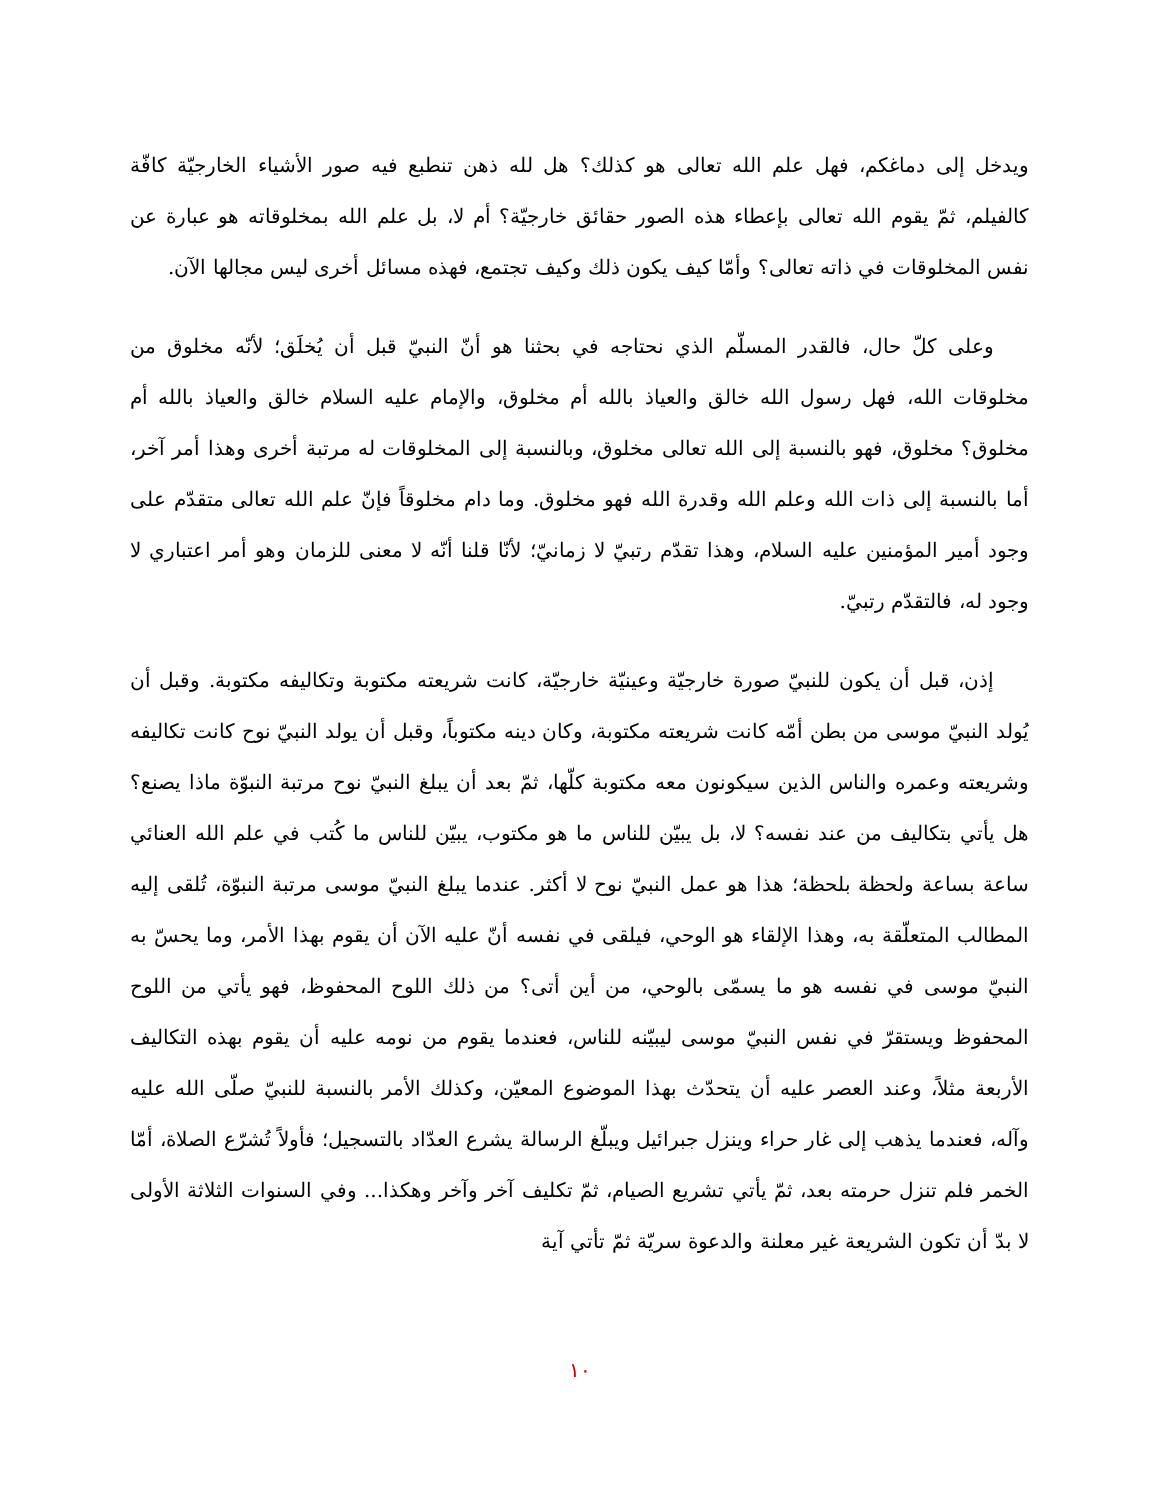ويدخل إلى دماغكم، فهل علم الله تعالى هو كذلك؟ هل لله ذهن تنطبع فيه صور الأشياء الخارجيّة كافّة كالفيلم، ثمّ يقوم الله تعالى بإعطاء هذه الصور حقائق خارجيّة؟ أم لا، بل علم الله بمخلوقاته هو عبارة عن نفس المخلوقات في ذاته تعالى؟ وأمّا كيف يكون ذلك وكيف تجتمع، فهذه مسائل أخرى ليس مجالها الآن.
وعلى كلّ حال، فالقدر المسلّم الذي نحتاجه في بحثنا هو أنّ النبيّ قبل أن يُخلَق؛ لأنّه مخلوق من مخلوقات الله، فهل رسول الله خالق والعياذ بالله أم مخلوق، والإمام عليه السلام خالق والعياذ بالله أم مخلوق؟ مخلوق، فهو بالنسبة إلى الله تعالى مخلوق، وبالنسبة إلى المخلوقات له مرتبة أخرى وهذا أمر آخر، أما بالنسبة إلى ذات الله وعلم الله وقدرة الله فهو مخلوق. وما دام مخلوقاً فإنّ علم الله تعالى متقدّم على وجود أمير المؤمنين عليه السلام، وهذا تقدّم رتبيّ لا زمانيّ؛ لأنّا قلنا أنّه لا معنى للزمان وهو أمر اعتباري لا وجود له، فالتقدّم رتبيّ.
إذن، قبل أن يكون للنبيّ صورة خارجيّة وعينيّة خارجيّة، كانت شريعته مكتوبة وتكاليفه مكتوبة. وقبل أن يُولد النبيّ موسى من بطن أمّه كانت شريعته مكتوبة، وكان دينه مكتوباً، وقبل أن يولد النبيّ نوح كانت تكاليفه وشريعته وعمره والناس الذين سيكونون معه مكتوبة كلّها، ثمّ بعد أن يبلغ النبيّ نوح مرتبة النبوّة ماذا يصنع؟ هل يأتي بتكاليف من عند نفسه؟ لا، بل يبيّن للناس ما هو مكتوب، يبيّن للناس ما كُتب في علم الله العنائي ساعة بساعة ولحظة بلحظة؛ هذا هو عمل النبيّ نوح لا أكثر. عندما يبلغ النبيّ موسى مرتبة النبوّة، تُلقى إليه المطالب المتعلّقة به، وهذا الإلقاء هو الوحي، فيلقى في نفسه أنّ عليه الآن أن يقوم بهذا الأمر، وما يحسّ به النبيّ موسى في نفسه هو ما يسمّى بالوحي، من أين أتى؟ من ذلك اللوح المحفوظ، فهو يأتي من اللوح المحفوظ ويستقرّ في نفس النبيّ موسى ليبيّنه للناس، فعندما يقوم من نومه عليه أن يقوم بهذه التكاليف الأربعة مثلاً، وعند العصر عليه أن يتحدّث بهذا الموضوع المعيّن، وكذلك الأمر بالنسبة للنبيّ صلّى الله عليه وآله، فعندما يذهب إلى غار حراء وينزل جبرائيل ويبلّغ الرسالة يشرع العدّاد بالتسجيل؛ فأولاً تُشرّع الصلاة، أمّا الخمر فلم تنزل حرمته بعد، ثمّ يأتي تشريع الصيام، ثمّ تكليف آخر وآخر وهكذا... وفي السنوات الثلاثة الأولى لا بدّ أن تكون الشريعة غير معلنة والدعوة سريّة ثمّ تأتي آية
١٠